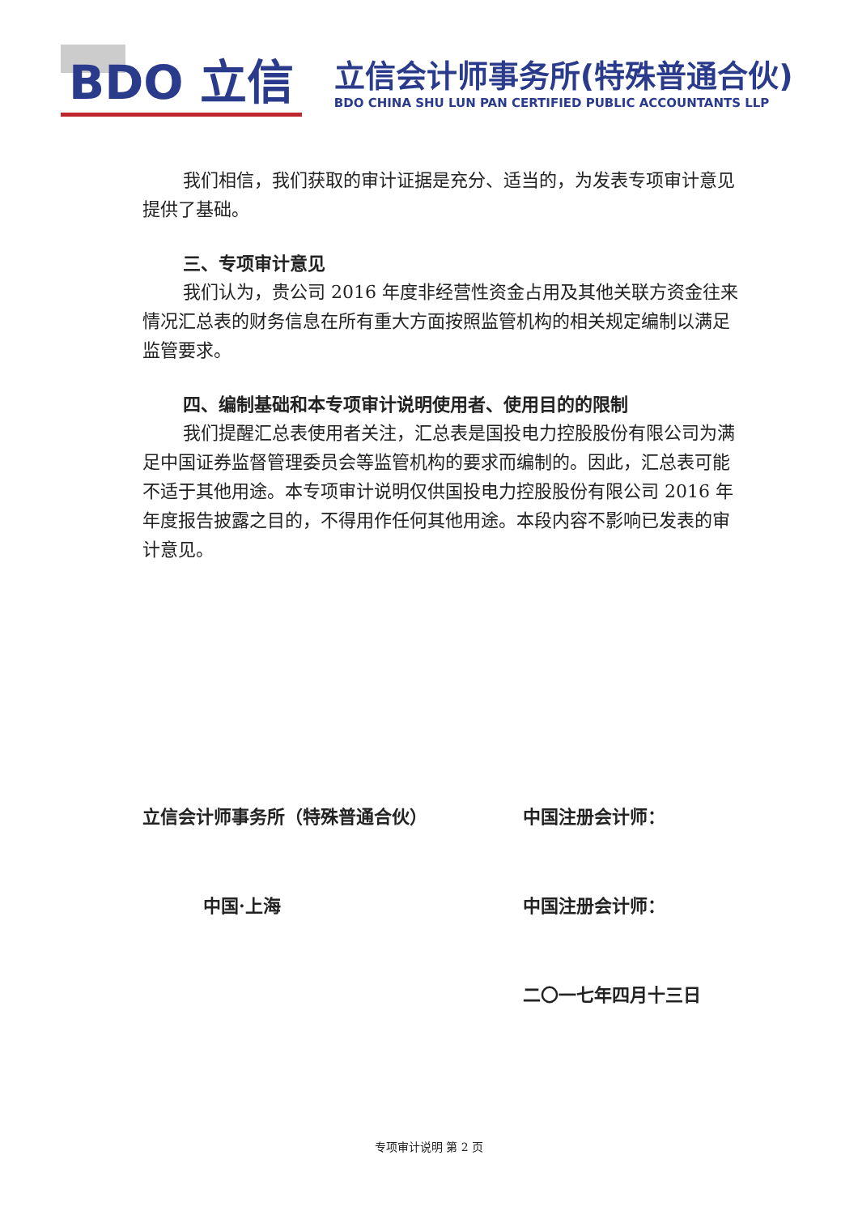BDO 立信
立信会计师事务所(特殊普通合伙)
BDO CHINA SHU LUN PAN CERTIFIED PUBLIC ACCOUNTANTS LLP
我们相信，我们获取的审计证据是充分、适当的，为发表专项审计意见提供了基础。
三、专项审计意见
我们认为，贵公司 2016 年度非经营性资金占用及其他关联方资金往来情况汇总表的财务信息在所有重大方面按照监管机构的相关规定编制以满足监管要求。
四、编制基础和本专项审计说明使用者、使用目的的限制
我们提醒汇总表使用者关注，汇总表是国投电力控股股份有限公司为满足中国证券监督管理委员会等监管机构的要求而编制的。因此，汇总表可能不适于其他用途。本专项审计说明仅供国投电力控股股份有限公司 2016 年年度报告披露之目的，不得用作任何其他用途。本段内容不影响已发表的审计意见。
立信会计师事务所（特殊普通合伙） 中国注册会计师：
中国·上海 中国注册会计师：
二〇一七年四月十三日
专项审计说明 第 2 页